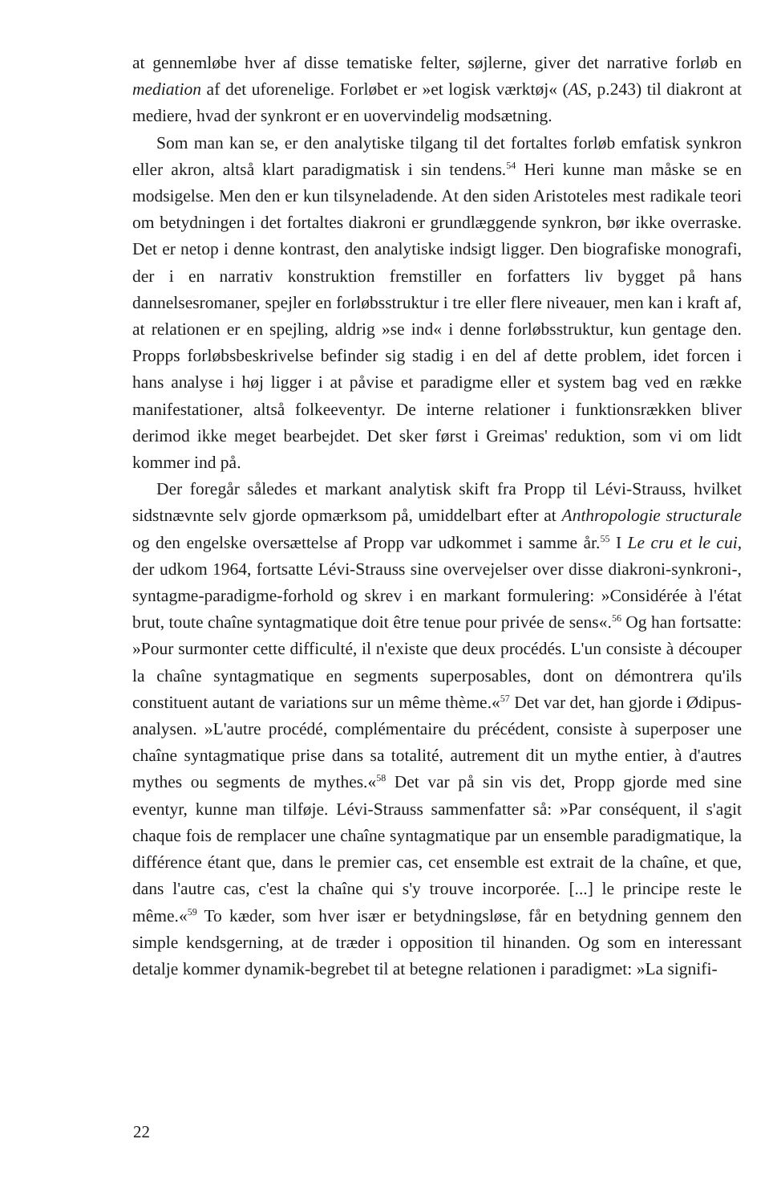at gennemløbe hver af disse tematiske felter, søjlerne, giver det narrative forløb en mediation af det uforenelige. Forløbet er »et logisk værktøj« (AS, p.243) til diakront at mediere, hvad der synkront er en uovervindelig modsætning.
Som man kan se, er den analytiske tilgang til det fortaltes forløb emfatisk synkron eller akron, altså klart paradigmatisk i sin tendens.<sup>54</sup> Heri kunne man måske se en modsigelse. Men den er kun tilsyneladende. At den siden Aristoteles mest radikale teori om betydningen i det fortaltes diakroni er grundlæggende synkron, bør ikke overraske. Det er netop i denne kontrast, den analytiske indsigt ligger. Den biografiske monografi, der i en narrativ konstruktion fremstiller en forfatters liv bygget på hans dannelsesromaner, spejler en forløbsstruktur i tre eller flere niveauer, men kan i kraft af, at relationen er en spejling, aldrig »se ind« i denne forløbsstruktur, kun gentage den. Propps forløbsbeskrivelse befinder sig stadig i en del af dette problem, idet forcen i hans analyse i høj ligger i at påvise et paradigme eller et system bag ved en række manifestationer, altså folkeeventyr. De interne relationer i funktionsrækken bliver derimod ikke meget bearbejdet. Det sker først i Greimas' reduktion, som vi om lidt kommer ind på.
Der foregår således et markant analytisk skift fra Propp til Lévi-Strauss, hvilket sidstnævnte selv gjorde opmærksom på, umiddelbart efter at Anthropologie structurale og den engelske oversættelse af Propp var udkommet i samme år.<sup>55</sup> I Le cru et le cui, der udkom 1964, fortsatte Lévi-Strauss sine overvejelser over disse diakroni-synkroni-, syntagme-paradigme-forhold og skrev i en markant formulering: »Considérée à l'état brut, toute chaîne syntagmatique doit être tenue pour privée de sens«.<sup>56</sup> Og han fortsatte: »Pour surmonter cette difficulté, il n'existe que deux procédés. L'un consiste à découper la chaîne syntagmatique en segments superposables, dont on démontrera qu'ils constituent autant de variations sur un même thème.«<sup>57</sup> Det var det, han gjorde i Ødipus-analysen. »L'autre procédé, complémentaire du précédent, consiste à superposer une chaîne syntagmatique prise dans sa totalité, autrement dit un mythe entier, à d'autres mythes ou segments de mythes.«<sup>58</sup> Det var på sin vis det, Propp gjorde med sine eventyr, kunne man tilføje. Lévi-Strauss sammenfatter så: »Par conséquent, il s'agit chaque fois de remplacer une chaîne syntagmatique par un ensemble paradigmatique, la différence étant que, dans le premier cas, cet ensemble est extrait de la chaîne, et que, dans l'autre cas, c'est la chaîne qui s'y trouve incorporée. [...] le principe reste le même.«<sup>59</sup> To kæder, som hver især er betydningsløse, får en betydning gennem den simple kendsgerning, at de træder i opposition til hinanden. Og som en interessant detalje kommer dynamik-begrebet til at betegne relationen i paradigmet: »La signifi-
22